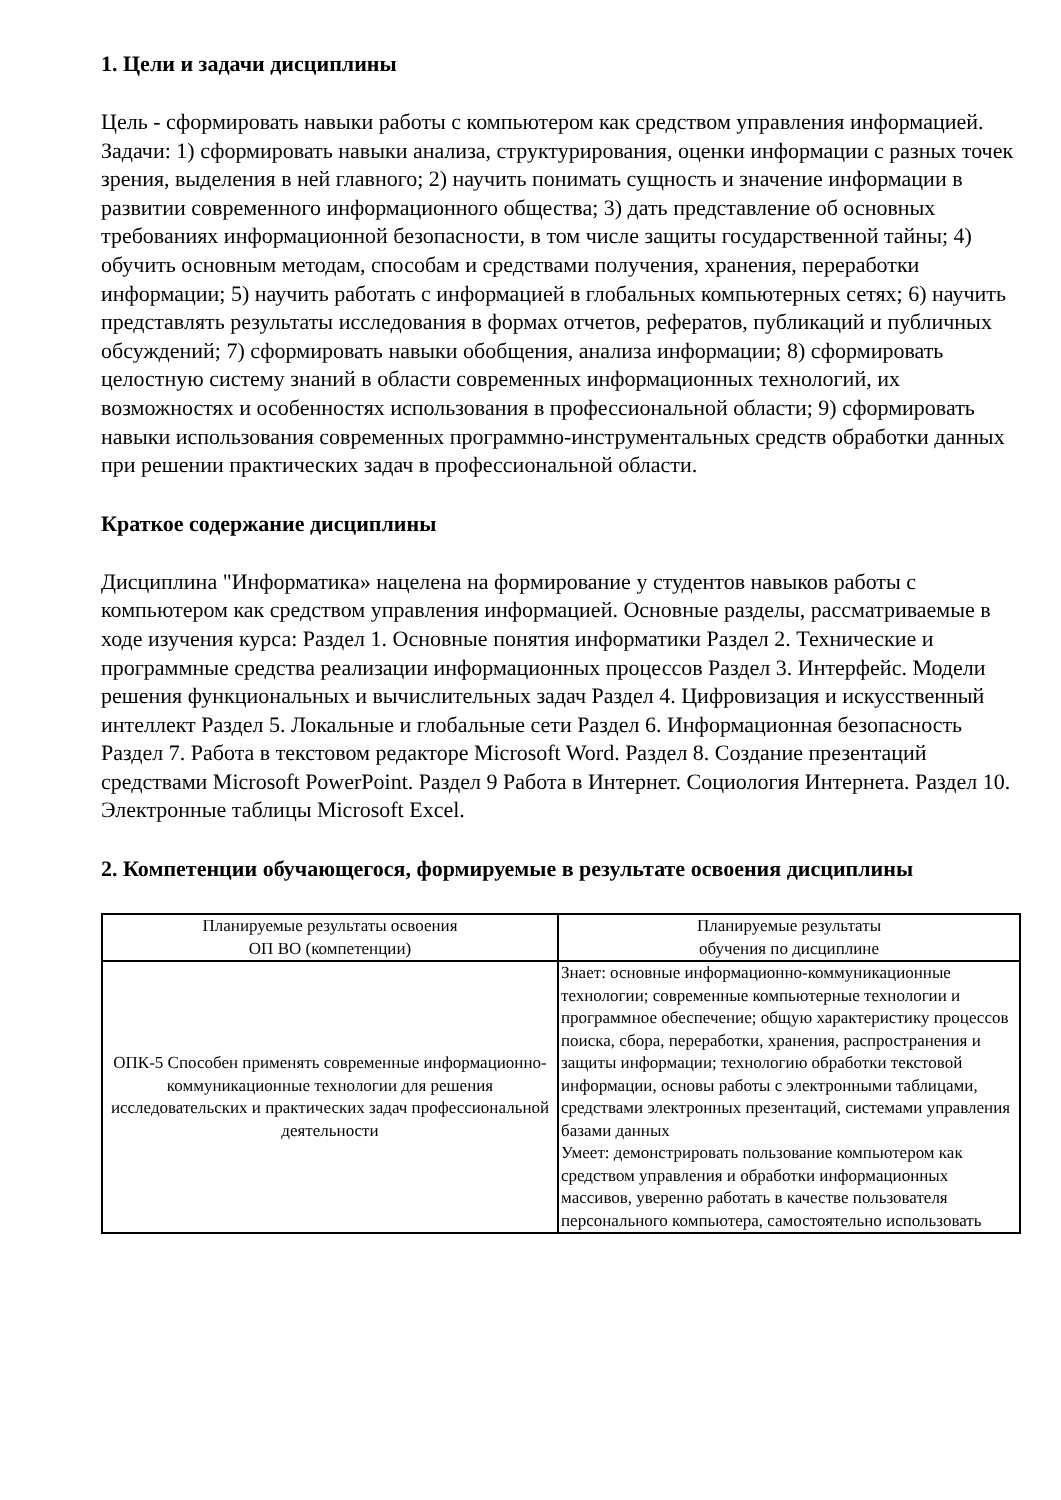1. Цели и задачи дисциплины
Цель - сформировать навыки работы с компьютером как средством управления информацией. Задачи: 1) сформировать навыки анализа, структурирования, оценки информации с разных точек зрения, выделения в ней главного; 2) научить понимать сущность и значение информации в развитии современного информационного общества; 3) дать представление об основных требованиях информационной безопасности, в том числе защиты государственной тайны; 4) обучить основным методам, способам и средствами получения, хранения, переработки информации; 5) научить работать с информацией в глобальных компьютерных сетях; 6) научить представлять результаты исследования в формах отчетов, рефератов, публикаций и публичных обсуждений; 7) сформировать навыки обобщения, анализа информации; 8) сформировать целостную систему знаний в области современных информационных технологий, их возможностях и особенностях использования в профессиональной области; 9) сформировать навыки использования современных программно-инструментальных средств обработки данных при решении практических задач в профессиональной области.
Краткое содержание дисциплины
Дисциплина "Информатика» нацелена на формирование у студентов навыков работы с компьютером как средством управления информацией. Основные разделы, рассматриваемые в ходе изучения курса: Раздел 1. Основные понятия информатики Раздел 2. Технические и программные средства реализации информационных процессов Раздел 3. Интерфейс. Модели решения функциональных и вычислительных задач Раздел 4. Цифровизация и искусственный интеллект Раздел 5. Локальные и глобальные сети Раздел 6. Информационная безопасность Раздел 7. Работа в текстовом редакторе Microsoft Word. Раздел 8. Создание презентаций средствами Microsoft PowerPoint. Раздел 9 Работа в Интернет. Социология Интернета. Раздел 10. Электронные таблицы Microsoft Excel.
2. Компетенции обучающегося, формируемые в результате освоения дисциплины
| Планируемые результаты освоения ОП ВО (компетенции) | Планируемые результаты обучения по дисциплине |
| --- | --- |
| ОПК-5 Способен применять современные информационно-коммуникационные технологии для решения исследовательских и практических задач профессиональной деятельности | Знает: основные информационно-коммуникационные технологии; современные компьютерные технологии и программное обеспечение; общую характеристику процессов поиска, сбора, переработки, хранения, распространения и защиты информации; технологию обработки текстовой информации, основы работы с электронными таблицами, средствами электронных презентаций, системами управления базами данных Умеет: демонстрировать пользование компьютером как средством управления и обработки информационных массивов, уверенно работать в качестве пользователя персонального компьютера, самостоятельно использовать |